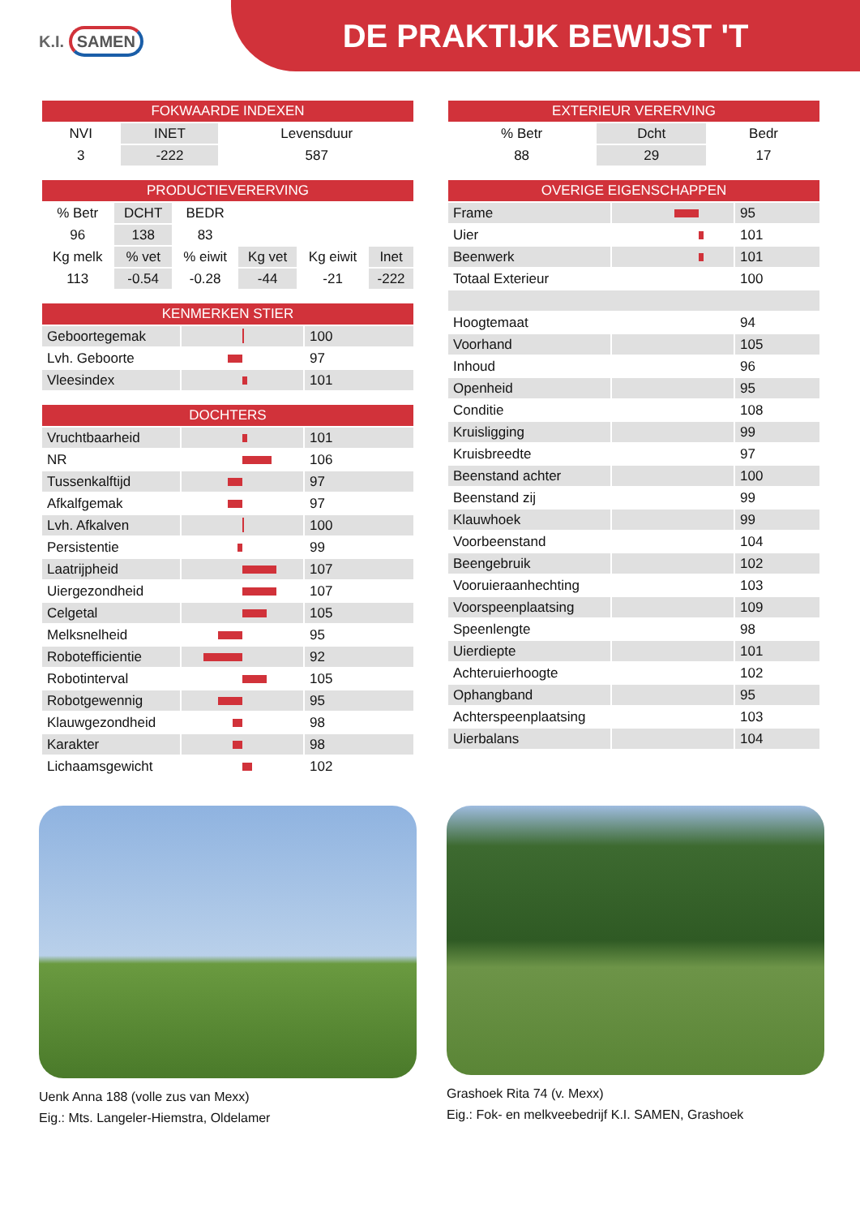K.I. SAMEN
DE PRAKTIJK BEWIJST 'T
| FOKWAARDE INDEXEN | | |
| --- | --- | --- |
| NVI | INET | Levensduur |
| 3 | -222 | 587 |
| PRODUCTIEVERERVING | | | | | |
| --- | --- | --- | --- | --- | --- |
| % Betr | DCHT | BEDR | | | |
| 96 | 138 | 83 | | | |
| Kg melk | % vet | % eiwit | Kg vet | Kg eiwit | Inet |
| 113 | -0.54 | -0.28 | -44 | -21 | -222 |
| KENMERKEN STIER | | |
| --- | --- | --- |
| Geboortegemak | | 100 |
| Lvh. Geboorte | | 97 |
| Vleesindex | | 101 |
| DOCHTERS | | |
| --- | --- | --- |
| Vruchtbaarheid | | 101 |
| NR | | 106 |
| Tussenkalftijd | | 97 |
| Afkalfgemak | | 97 |
| Lvh. Afkalven | | 100 |
| Persistentie | | 99 |
| Laatrijpheid | | 107 |
| Uiergezondheid | | 107 |
| Celgetal | | 105 |
| Melksnelheid | | 95 |
| Robotefficientie | | 92 |
| Robotinterval | | 105 |
| Robotgewennig | | 95 |
| Klauwgezondheid | | 98 |
| Karakter | | 98 |
| Lichaamsgewicht | | 102 |
| EXTERIEUR VERERVING | | |
| --- | --- | --- |
| % Betr | Dcht | Bedr |
| 88 | 29 | 17 |
| OVERIGE EIGENSCHAPPEN | | |
| --- | --- | --- |
| Frame | | 95 |
| Uier | | 101 |
| Beenwerk | | 101 |
| Totaal Exterieur | | 100 |
| Hoogtemaat | | 94 |
| Voorhand | | 105 |
| Inhoud | | 96 |
| Openheid | | 95 |
| Conditie | | 108 |
| Kruisligging | | 99 |
| Kruisbreedte | | 97 |
| Beenstand achter | | 100 |
| Beenstand zij | | 99 |
| Klauwhoek | | 99 |
| Voorbeenstand | | 104 |
| Beengebruik | | 102 |
| Vooruieraanhechting | | 103 |
| Voorspeenplaatsing | | 109 |
| Speenlengte | | 98 |
| Uierdiepte | | 101 |
| Achteruierhoogte | | 102 |
| Ophangband | | 95 |
| Achterspeenplaatsing | | 103 |
| Uierbalans | | 104 |
Uenk Anna 188 (volle zus van Mexx)
Eig.: Mts. Langeler-Hiemstra, Oldelamer
Grashoek Rita 74 (v. Mexx)
Eig.: Fok- en melkveebedrijf K.I. SAMEN, Grashoek